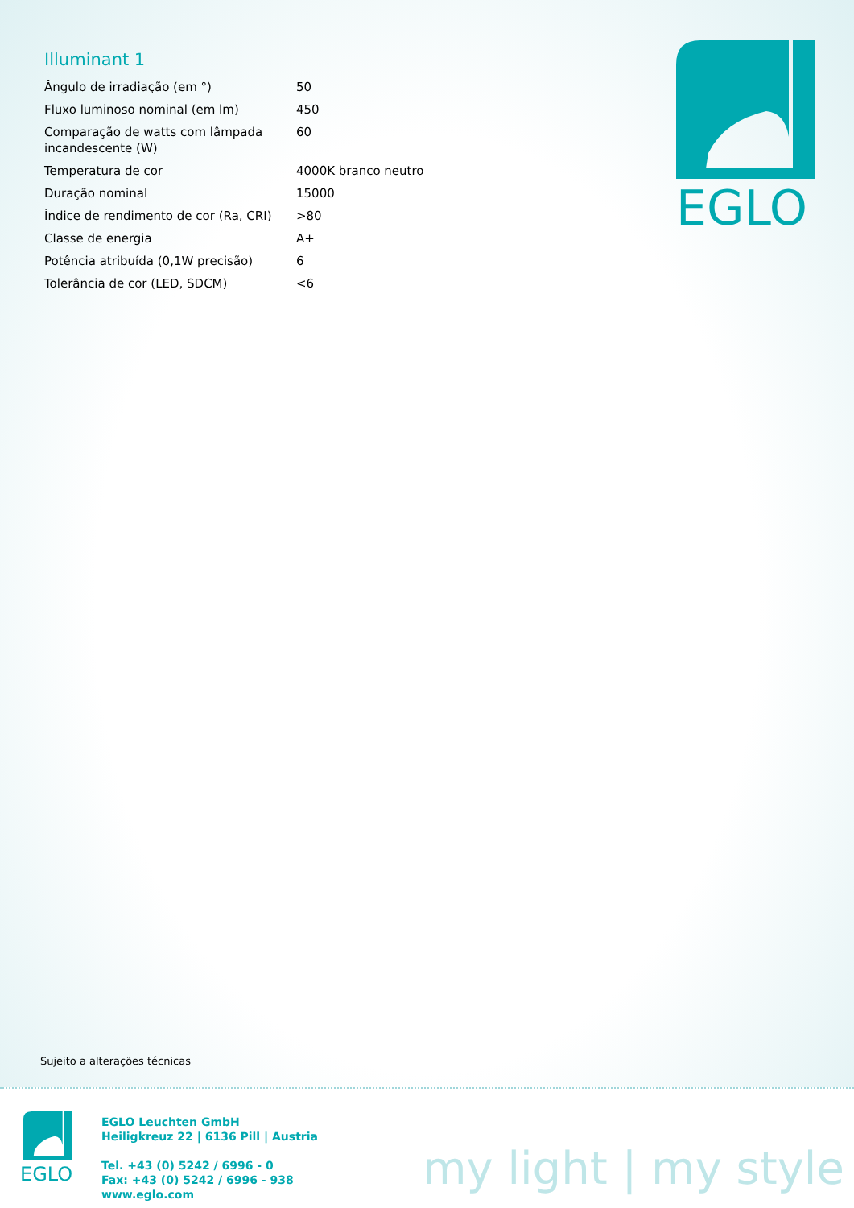Illuminant 1
| Ângulo de irradiação (em °) | 50 |
| Fluxo luminoso nominal (em lm) | 450 |
| Comparação de watts com lâmpada incandescente (W) | 60 |
| Temperatura de cor | 4000K branco neutro |
| Duração nominal | 15000 |
| Índice de rendimento de cor (Ra, CRI) | >80 |
| Classe de energia | A+ |
| Potência atribuída (0,1W precisão) | 6 |
| Tolerância de cor (LED, SDCM) | <6 |
EGLO
Sujeito a alterações técnicas
EGLO
EGLO Leuchten GmbH
Heiligkreuz 22 | 6136 Pill | Austria
Tel. +43 (0) 5242 / 6996 - 0
Fax: +43 (0) 5242 / 6996 - 938
www.eglo.com
my light | my style